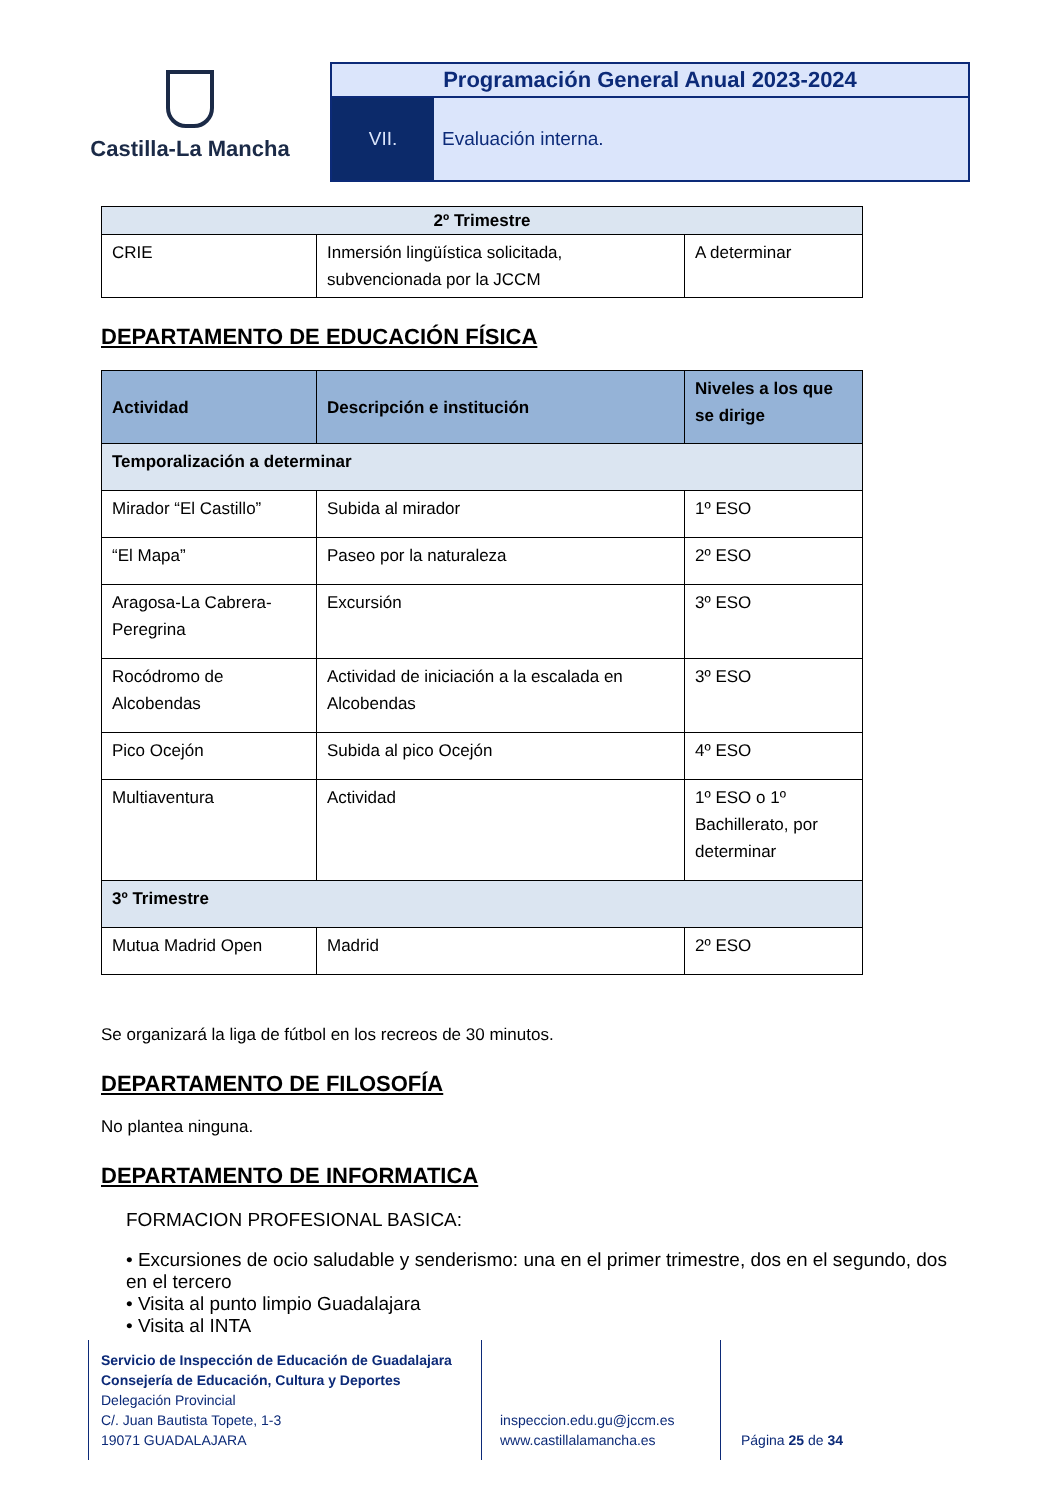Castilla-La Mancha
Programación General Anual 2023-2024
VII. Evaluación interna.
| 2º Trimestre | | |
| CRIE | Inmersión lingüística solicitada, subvencionada por la JCCM | A determinar |
DEPARTAMENTO DE EDUCACIÓN FÍSICA
| Actividad | Descripción e institución | Niveles a los que se dirige |
| --- | --- | --- |
| Temporalización a determinar | | |
| Mirador “El Castillo” | Subida al mirador | 1º ESO |
| “El Mapa” | Paseo por la naturaleza | 2º ESO |
| Aragosa-La Cabrera-Peregrina | Excursión | 3º ESO |
| Rocódromo de Alcobendas | Actividad de iniciación a la escalada en Alcobendas | 3º ESO |
| Pico Ocejón | Subida al pico Ocejón | 4º ESO |
| Multiaventura | Actividad | 1º ESO o 1º Bachillerato, por determinar |
| 3º Trimestre | | |
| Mutua Madrid Open | Madrid | 2º ESO |
Se organizará la liga de fútbol en los recreos de 30 minutos.
DEPARTAMENTO DE FILOSOFÍA
No plantea ninguna.
DEPARTAMENTO DE INFORMATICA
FORMACION PROFESIONAL BASICA:
• Excursiones de ocio saludable y senderismo: una en el primer trimestre, dos en el segundo, dos en el tercero
• Visita al punto limpio Guadalajara
• Visita al INTA
Servicio de Inspección de Educación de Guadalajara
Consejería de Educación, Cultura y Deportes
Delegación Provincial
C/. Juan Bautista Topete, 1-3
19071 GUADALAJARA
inspeccion.edu.gu@jccm.es
www.castillalamancha.es
Página 25 de 34